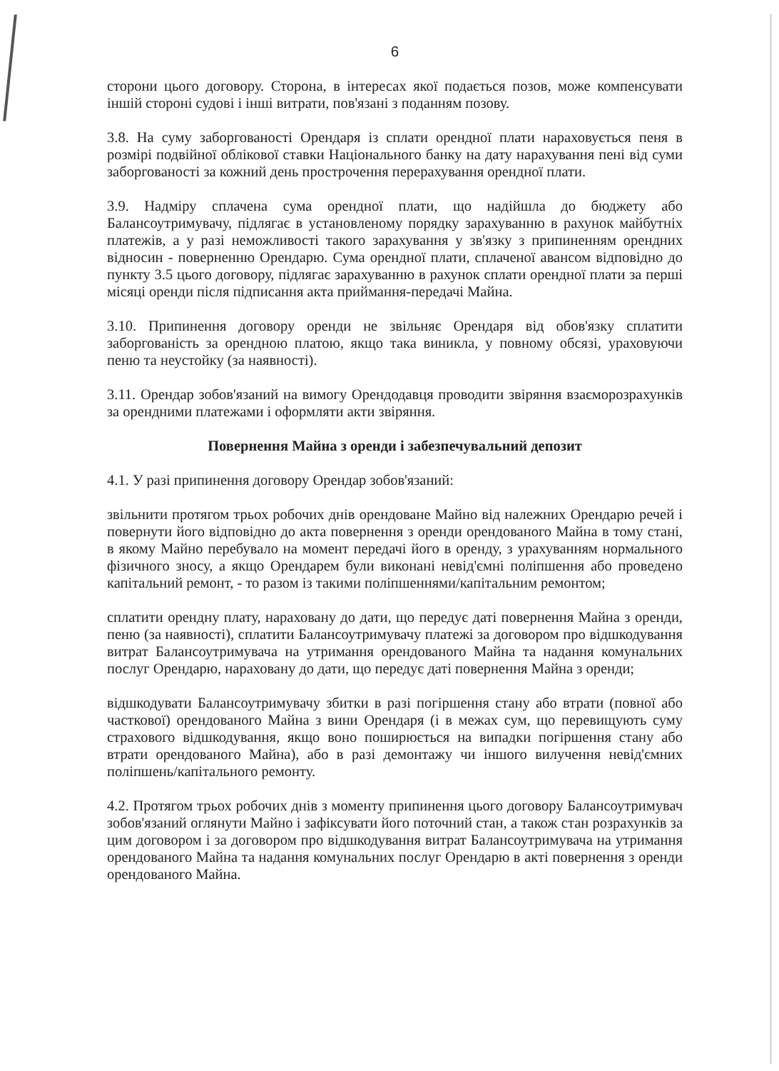6
сторони цього договору. Сторона, в інтересах якої подається позов, може компенсувати іншій стороні судові і інші витрати, пов'язані з поданням позову.
3.8. На суму заборгованості Орендаря із сплати орендної плати нараховується пеня в розмірі подвійної облікової ставки Національного банку на дату нарахування пені від суми заборгованості за кожний день прострочення перерахування орендної плати.
3.9. Надміру сплачена сума орендної плати, що надійшла до бюджету або Балансоутримувачу, підлягає в установленому порядку зарахуванню в рахунок майбутніх платежів, а у разі неможливості такого зарахування у зв'язку з припиненням орендних відносин - поверненню Орендарю. Сума орендної плати, сплаченої авансом відповідно до пункту 3.5 цього договору, підлягає зарахуванню в рахунок сплати орендної плати за перші місяці оренди після підписання акта приймання-передачі Майна.
3.10. Припинення договору оренди не звільняє Орендаря від обов'язку сплатити заборгованість за орендною платою, якщо така виникла, у повному обсязі, ураховуючи пеню та неустойку (за наявності).
3.11. Орендар зобов'язаний на вимогу Орендодавця проводити звіряння взаєморозрахунків за орендними платежами і оформляти акти звіряння.
Повернення Майна з оренди і забезпечувальний депозит
4.1. У разі припинення договору Орендар зобов'язаний:
звільнити протягом трьох робочих днів орендоване Майно від належних Орендарю речей і повернути його відповідно до акта повернення з оренди орендованого Майна в тому стані, в якому Майно перебувало на момент передачі його в оренду, з урахуванням нормального фізичного зносу, а якщо Орендарем були виконані невід'ємні поліпшення або проведено капітальний ремонт, - то разом із такими поліпшеннями/капітальним ремонтом;
сплатити орендну плату, нараховану до дати, що передує даті повернення Майна з оренди, пеню (за наявності), сплатити Балансоутримувачу платежі за договором про відшкодування витрат Балансоутримувача на утримання орендованого Майна та надання комунальних послуг Орендарю, нараховану до дати, що передує даті повернення Майна з оренди;
відшкодувати Балансоутримувачу збитки в разі погіршення стану або втрати (повної або часткової) орендованого Майна з вини Орендаря (і в межах сум, що перевищують суму страхового відшкодування, якщо воно поширюється на випадки погіршення стану або втрати орендованого Майна), або в разі демонтажу чи іншого вилучення невід'ємних поліпшень/капітального ремонту.
4.2. Протягом трьох робочих днів з моменту припинення цього договору Балансоутримувач зобов'язаний оглянути Майно і зафіксувати його поточний стан, а також стан розрахунків за цим договором і за договором про відшкодування витрат Балансоутримувача на утримання орендованого Майна та надання комунальних послуг Орендарю в акті повернення з оренди орендованого Майна.